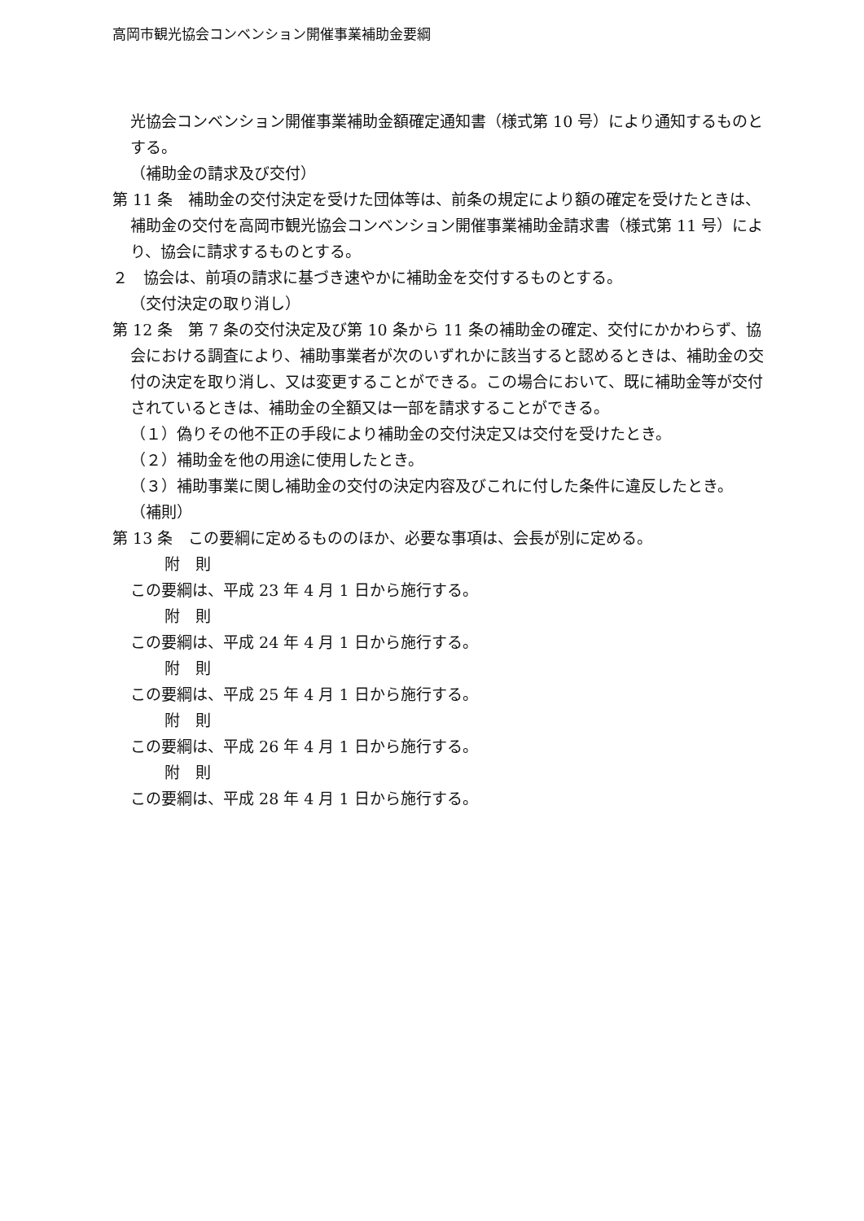高岡市観光協会コンベンション開催事業補助金要綱
光協会コンベンション開催事業補助金額確定通知書（様式第 10 号）により通知するものとする。
（補助金の請求及び交付）
第 11 条　補助金の交付決定を受けた団体等は、前条の規定により額の確定を受けたときは、補助金の交付を高岡市観光協会コンベンション開催事業補助金請求書（様式第 11 号）により、協会に請求するものとする。
２　協会は、前項の請求に基づき速やかに補助金を交付するものとする。
（交付決定の取り消し）
第 12 条　第 7 条の交付決定及び第 10 条から 11 条の補助金の確定、交付にかかわらず、協会における調査により、補助事業者が次のいずれかに該当すると認めるときは、補助金の交付の決定を取り消し、又は変更することができる。この場合において、既に補助金等が交付されているときは、補助金の全額又は一部を請求することができる。
（１）偽りその他不正の手段により補助金の交付決定又は交付を受けたとき。
（２）補助金を他の用途に使用したとき。
（３）補助事業に関し補助金の交付の決定内容及びこれに付した条件に違反したとき。
（補則）
第 13 条　この要綱に定めるもののほか、必要な事項は、会長が別に定める。
附　則
この要綱は、平成 23 年 4 月 1 日から施行する。
附　則
この要綱は、平成 24 年 4 月 1 日から施行する。
附　則
この要綱は、平成 25 年 4 月 1 日から施行する。
附　則
この要綱は、平成 26 年 4 月 1 日から施行する。
附　則
この要綱は、平成 28 年 4 月 1 日から施行する。